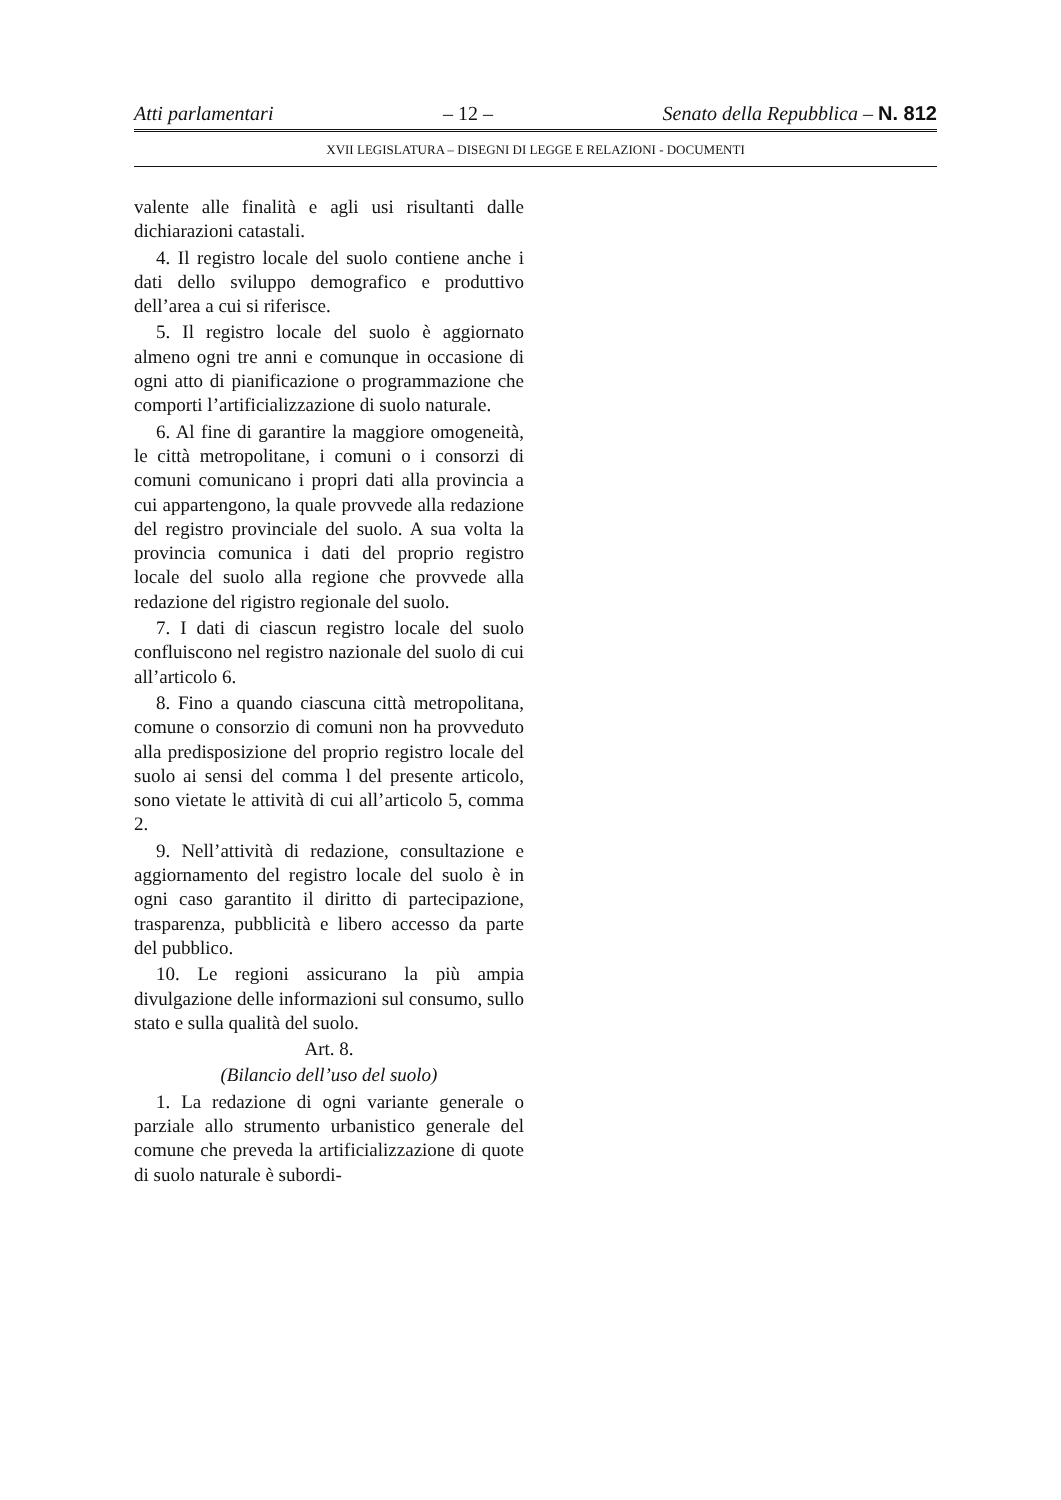Atti parlamentari – 12 – Senato della Repubblica – N. 812
XVII LEGISLATURA – DISEGNI DI LEGGE E RELAZIONI - DOCUMENTI
valente alle finalità e agli usi risultanti dalle dichiarazioni catastali.
4. Il registro locale del suolo contiene anche i dati dello sviluppo demografico e produttivo dell’area a cui si riferisce.
5. Il registro locale del suolo è aggiornato almeno ogni tre anni e comunque in occasione di ogni atto di pianificazione o programmazione che comporti l’artificializzazione di suolo naturale.
6. Al fine di garantire la maggiore omogeneità, le città metropolitane, i comuni o i consorzi di comuni comunicano i propri dati alla provincia a cui appartengono, la quale provvede alla redazione del registro provinciale del suolo. A sua volta la provincia comunica i dati del proprio registro locale del suolo alla regione che provvede alla redazione del rigistro regionale del suolo.
7. I dati di ciascun registro locale del suolo confluiscono nel registro nazionale del suolo di cui all’articolo 6.
8. Fino a quando ciascuna città metropolitana, comune o consorzio di comuni non ha provveduto alla predisposizione del proprio registro locale del suolo ai sensi del comma l del presente articolo, sono vietate le attività di cui all’articolo 5, comma 2.
9. Nell’attività di redazione, consultazione e aggiornamento del registro locale del suolo è in ogni caso garantito il diritto di partecipazione, trasparenza, pubblicità e libero accesso da parte del pubblico.
10. Le regioni assicurano la più ampia divulgazione delle informazioni sul consumo, sullo stato e sulla qualità del suolo.
Art. 8.
(Bilancio dell’uso del suolo)
1. La redazione di ogni variante generale o parziale allo strumento urbanistico generale del comune che preveda la artificializzazione di quote di suolo naturale è subordi-